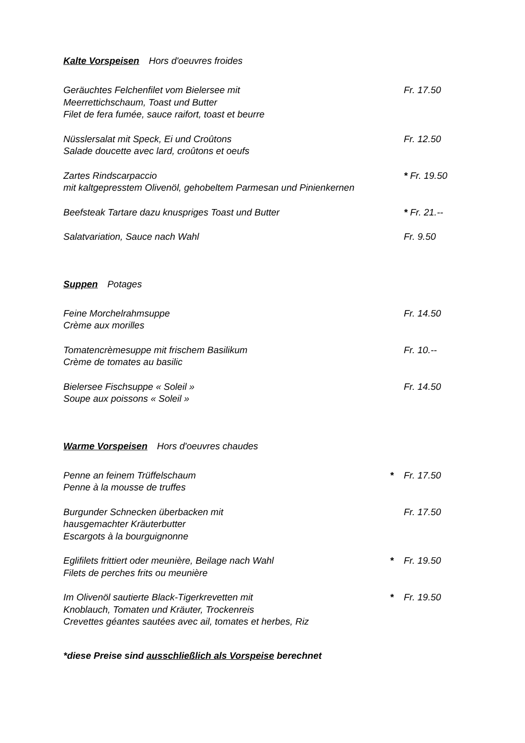Kalte Vorspeisen Hors d'oeuvres froides
Geräuchtes Felchenfilet vom Bielersee mit
Meerrettichschaum, Toast und Butter
Filet de fera fumée, sauce raifort, toast et beurre
Fr. 17.50
Nüsslersalat mit Speck, Ei und Croûtons
Salade doucette avec lard, croûtons et oeufs
Fr. 12.50
Zartes Rindscarpaccio
mit kaltgepresstem Olivenöl, gehobeltem Parmesan und Pinienkernen
* Fr. 19.50
Beefsteak Tartare dazu knuspriges Toast und Butter * Fr. 21.--
Salatvariation, Sauce nach Wahl Fr. 9.50
Suppen Potages
Feine Morchelrahmsuppe
Crème aux morilles
Fr. 14.50
Tomatencrèmesuppe mit frischem Basilikum
Crème de tomates au basilic
Fr. 10.--
Bielersee Fischsuppe « Soleil »
Soupe aux poissons « Soleil »
Fr. 14.50
Warme Vorspeisen Hors d'oeuvres chaudes
Penne an feinem Trüffelschaum
Penne à la mousse de truffes
* Fr. 17.50
Burgunder Schnecken überbacken mit
hausgemachter Kräuterbutter
Escargots à la bourguignonne
Fr. 17.50
Eglifilets frittiert oder meunière, Beilage nach Wahl
Filets de perches frits ou meunière
* Fr. 19.50
Im Olivenöl sautierte Black-Tigerkrevetten mit
Knoblauch, Tomaten und Kräuter, Trockenreis
Crevettes géantes sautées avec ail, tomates et herbes, Riz
* Fr. 19.50
*diese Preise sind ausschließlich als Vorspeise berechnet